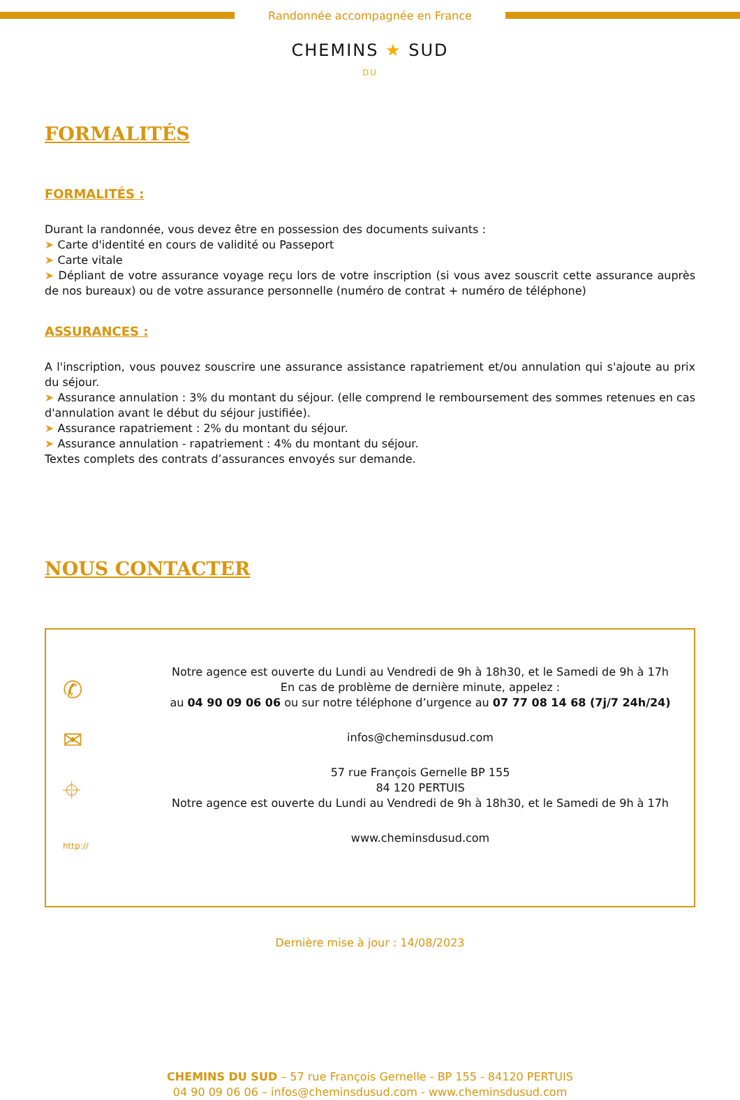Randonnée accompagnée en France
CHEMINS ★ SUD
DU
FORMALITÉS
FORMALITÉS :
Durant la randonnée, vous devez être en possession des documents suivants :
➤ Carte d'identité en cours de validité ou Passeport
➤ Carte vitale
➤ Dépliant de votre assurance voyage reçu lors de votre inscription (si vous avez souscrit cette assurance auprès de nos bureaux) ou de votre assurance personnelle (numéro de contrat + numéro de téléphone)
ASSURANCES :
A l'inscription, vous pouvez souscrire une assurance assistance rapatriement et/ou annulation qui s'ajoute au prix du séjour.
➤ Assurance annulation : 3% du montant du séjour. (elle comprend le remboursement des sommes retenues en cas d'annulation avant le début du séjour justifiée).
➤ Assurance rapatriement : 2% du montant du séjour.
➤ Assurance annulation - rapatriement : 4% du montant du séjour.
Textes complets des contrats d’assurances envoyés sur demande.
NOUS CONTACTER
✆
✉
⌖
http://
Notre agence est ouverte du Lundi au Vendredi de 9h à 18h30, et le Samedi de 9h à 17h
En cas de problème de dernière minute, appelez :
au 04 90 09 06 06 ou sur notre téléphone d’urgence au 07 77 08 14 68 (7j/7 24h/24)
infos@cheminsdusud.com
57 rue François Gernelle BP 155
84 120 PERTUIS
Notre agence est ouverte du Lundi au Vendredi de 9h à 18h30, et le Samedi de 9h à 17h
www.cheminsdusud.com
Dernière mise à jour : 14/08/2023
CHEMINS DU SUD – 57 rue François Gernelle - BP 155 - 84120 PERTUIS
04 90 09 06 06 – infos@cheminsdusud.com - www.cheminsdusud.com